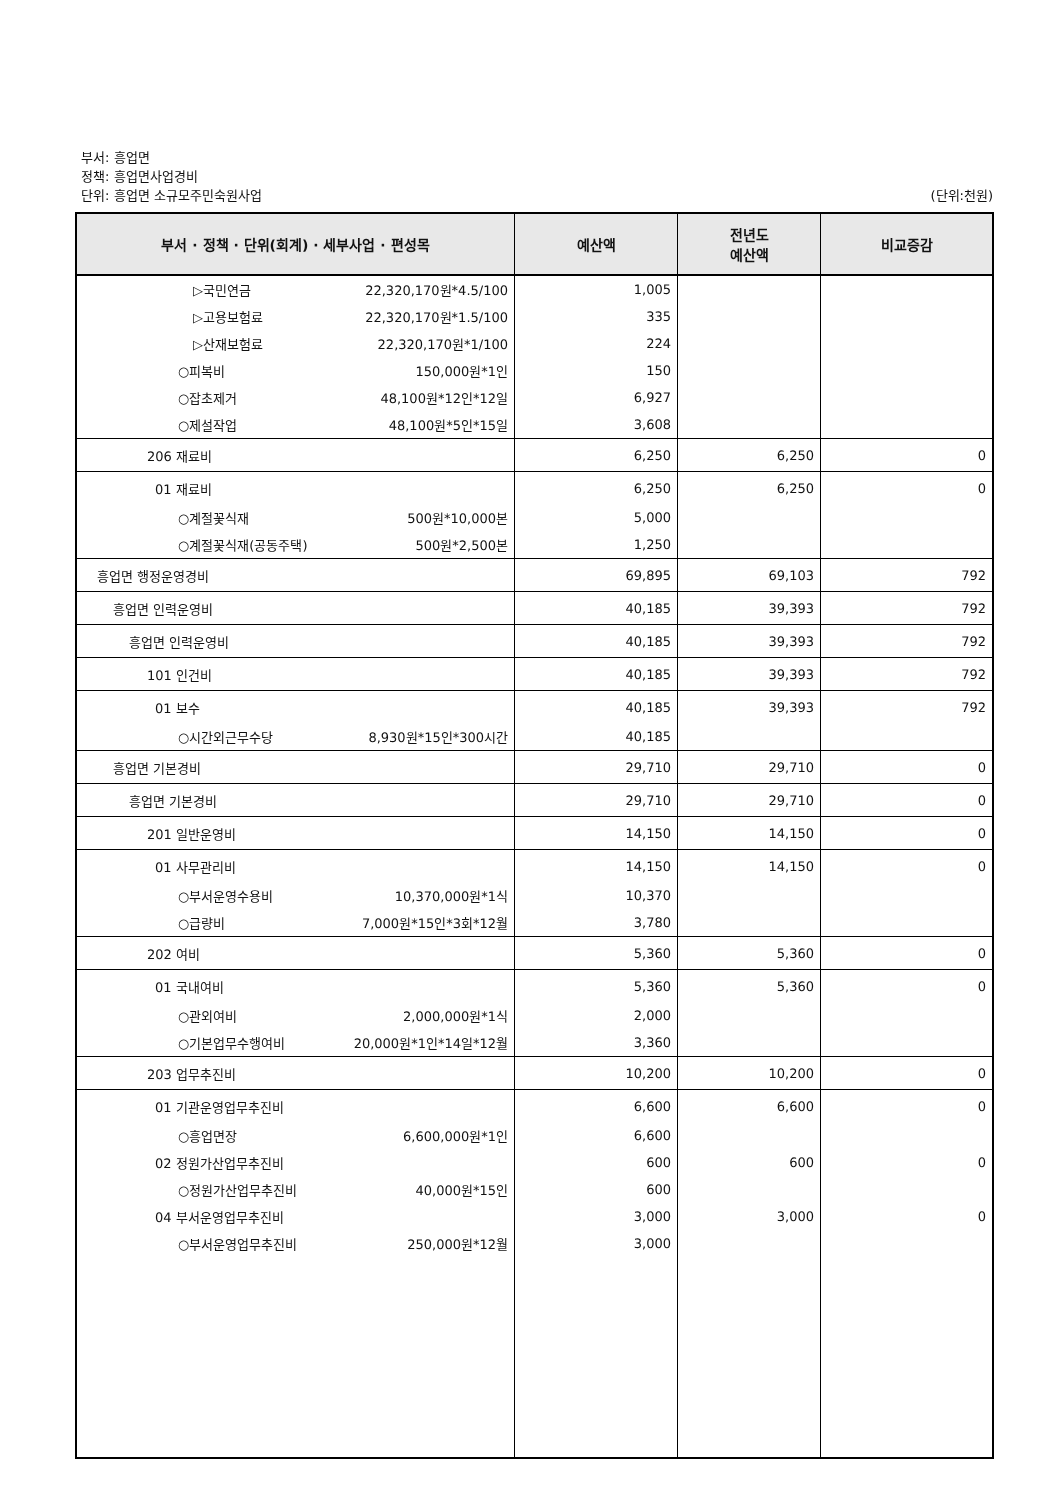부서: 흥업면
정책: 흥업면사업경비
단위: 흥업면 소규모주민숙원사업 (단위:천원)
| 부서 · 정책 · 단위(회계) · 세부사업 · 편성목 | 예산액 | 전년도 예산액 | 비교증감 |
| --- | --- | --- | --- |
| ▷국민연금 22,320,170원*4.5/100 | 1,005 | | |
| ▷고용보험료 22,320,170원*1.5/100 | 335 | | |
| ▷산재보험료 22,320,170원*1/100 | 224 | | |
| ○피복비 150,000원*1인 | 150 | | |
| ○잡초제거 48,100원*12인*12일 | 6,927 | | |
| ○제설작업 48,100원*5인*15일 | 3,608 | | |
| 206 재료비 | 6,250 | 6,250 | 0 |
| 01 재료비 | 6,250 | 6,250 | 0 |
| ○계절꽃식재 500원*10,000본 | 5,000 | | |
| ○계절꽃식재(공동주택) 500원*2,500본 | 1,250 | | |
| 흥업면 행정운영경비 | 69,895 | 69,103 | 792 |
| 흥업면 인력운영비 | 40,185 | 39,393 | 792 |
| 흥업면 인력운영비 | 40,185 | 39,393 | 792 |
| 101 인건비 | 40,185 | 39,393 | 792 |
| 01 보수 | 40,185 | 39,393 | 792 |
| ○시간외근무수당 8,930원*15인*300시간 | 40,185 | | |
| 흥업면 기본경비 | 29,710 | 29,710 | 0 |
| 흥업면 기본경비 | 29,710 | 29,710 | 0 |
| 201 일반운영비 | 14,150 | 14,150 | 0 |
| 01 사무관리비 | 14,150 | 14,150 | 0 |
| ○부서운영수용비 10,370,000원*1식 | 10,370 | | |
| ○급량비 7,000원*15인*3회*12월 | 3,780 | | |
| 202 여비 | 5,360 | 5,360 | 0 |
| 01 국내여비 | 5,360 | 5,360 | 0 |
| ○관외여비 2,000,000원*1식 | 2,000 | | |
| ○기본업무수행여비 20,000원*1인*14일*12월 | 3,360 | | |
| 203 업무추진비 | 10,200 | 10,200 | 0 |
| 01 기관운영업무추진비 | 6,600 | 6,600 | 0 |
| ○흥업면장 6,600,000원*1인 | 6,600 | | |
| 02 정원가산업무추진비 | 600 | 600 | 0 |
| ○정원가산업무추진비 40,000원*15인 | 600 | | |
| 04 부서운영업무추진비 | 3,000 | 3,000 | 0 |
| ○부서운영업무추진비 250,000원*12월 | 3,000 | | |